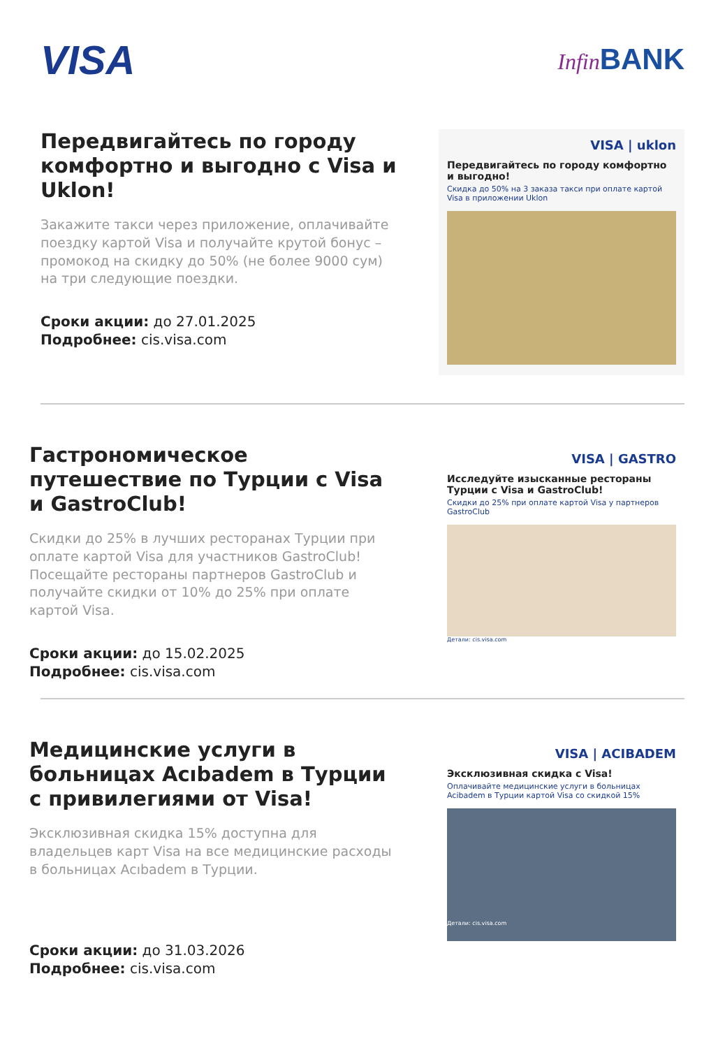VISA
Infin BANK
Передвигайтесь по городу комфортно и выгодно с Visa и Uklon!
Закажите такси через приложение, оплачивайте поездку картой Visa и получайте крутой бонус – промокод на скидку до 50% (не более 9000 сум) на три следующие поездки.
Сроки акции: до 27.01.2025
Подробнее: cis.visa.com
VISA | uklon
Передвигайтесь по городу комфортно и выгодно!
Скидка до 50% на 3 заказа такси при оплате картой Visa в приложении Uklon
Гастрономическое путешествие по Турции с Visa и GastroClub!
Скидки до 25% в лучших ресторанах Турции при оплате картой Visa для участников GastroClub! Посещайте рестораны партнеров GastroClub и получайте скидки от 10% до 25% при оплате картой Visa.
Сроки акции: до 15.02.2025
Подробнее: cis.visa.com
VISA | GASTRO
Исследуйте изысканные рестораны Турции с Visa и GastroClub!
Скидки до 25% при оплате картой Visa у партнеров GastroClub
Детали: cis.visa.com
Медицинские услуги в больницах Acıbadem в Турции с привилегиями от Visa!
Эксклюзивная скидка 15% доступна для владельцев карт Visa на все медицинские расходы в больницах Acıbadem в Турции.
Сроки акции: до 31.03.2026
Подробнее: cis.visa.com
VISA | ACIBADEM
Эксклюзивная скидка с Visa!
Оплачивайте медицинские услуги в больницах Acibadem в Турции картой Visa со скидкой 15%
Детали: cis.visa.com